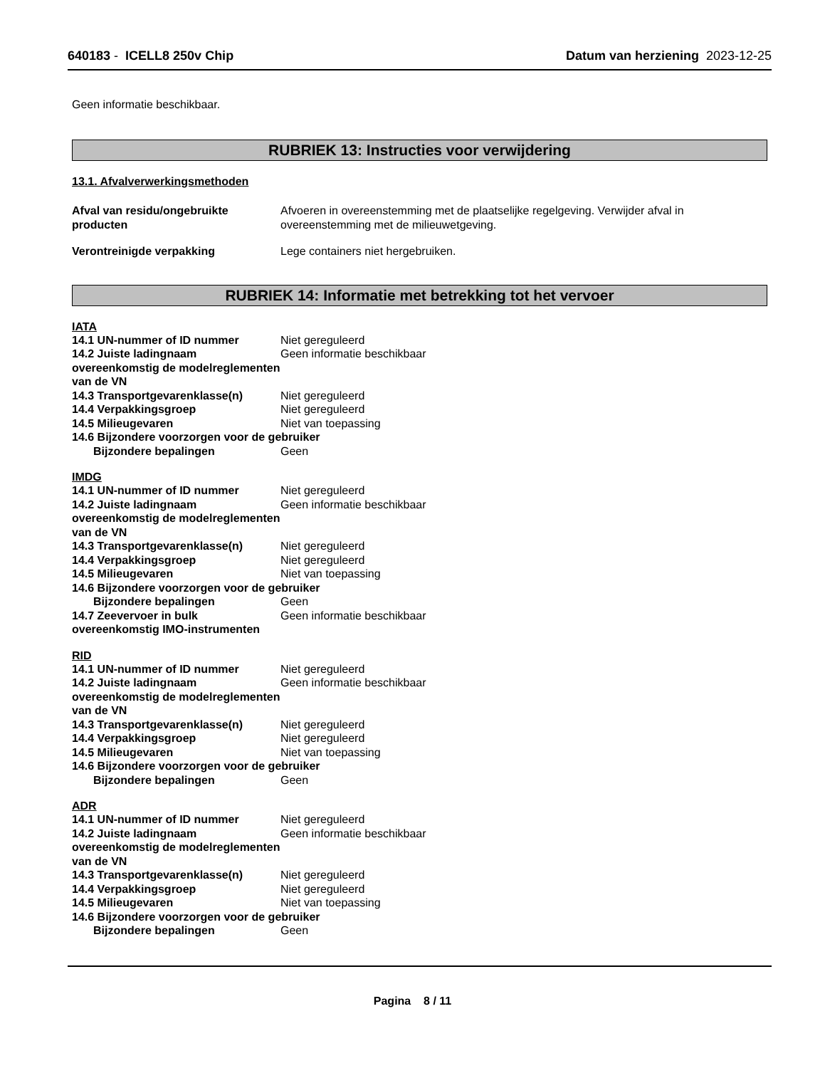640183 - ICELL8 250v Chip Datum van herziening 2023-12-25
Geen informatie beschikbaar.
RUBRIEK 13: Instructies voor verwijdering
13.1. Afvalverwerkingsmethoden
Afval van residu/ongebruikte producten
Afvoeren in overeenstemming met de plaatselijke regelgeving. Verwijder afval in overeenstemming met de milieuwetgeving.
Verontreinigde verpakking Lege containers niet hergebruiken.
RUBRIEK 14: Informatie met betrekking tot het vervoer
IATA
14.1 UN-nummer of ID nummer Niet gereguleerd
14.2 Juiste ladingnaam overeenkomstig de modelreglementen van de VN
Geen informatie beschikbaar
14.3 Transportgevarenklasse(n) Niet gereguleerd
14.4 Verpakkingsgroep Niet gereguleerd
14.5 Milieugevaren Niet van toepassing
14.6 Bijzondere voorzorgen voor de gebruiker
Bijzondere bepalingen Geen
IMDG
14.1 UN-nummer of ID nummer Niet gereguleerd
14.2 Juiste ladingnaam overeenkomstig de modelreglementen van de VN
Geen informatie beschikbaar
14.3 Transportgevarenklasse(n) Niet gereguleerd
14.4 Verpakkingsgroep Niet gereguleerd
14.5 Milieugevaren Niet van toepassing
14.6 Bijzondere voorzorgen voor de gebruiker
Bijzondere bepalingen Geen
14.7 Zeevervoer in bulk overeenkomstig IMO-instrumenten
Geen informatie beschikbaar
RID
14.1 UN-nummer of ID nummer Niet gereguleerd
14.2 Juiste ladingnaam overeenkomstig de modelreglementen van de VN
Geen informatie beschikbaar
14.3 Transportgevarenklasse(n) Niet gereguleerd
14.4 Verpakkingsgroep Niet gereguleerd
14.5 Milieugevaren Niet van toepassing
14.6 Bijzondere voorzorgen voor de gebruiker
Bijzondere bepalingen Geen
ADR
14.1 UN-nummer of ID nummer Niet gereguleerd
14.2 Juiste ladingnaam overeenkomstig de modelreglementen van de VN
Geen informatie beschikbaar
14.3 Transportgevarenklasse(n) Niet gereguleerd
14.4 Verpakkingsgroep Niet gereguleerd
14.5 Milieugevaren Niet van toepassing
14.6 Bijzondere voorzorgen voor de gebruiker
Bijzondere bepalingen Geen
Pagina 8 / 11